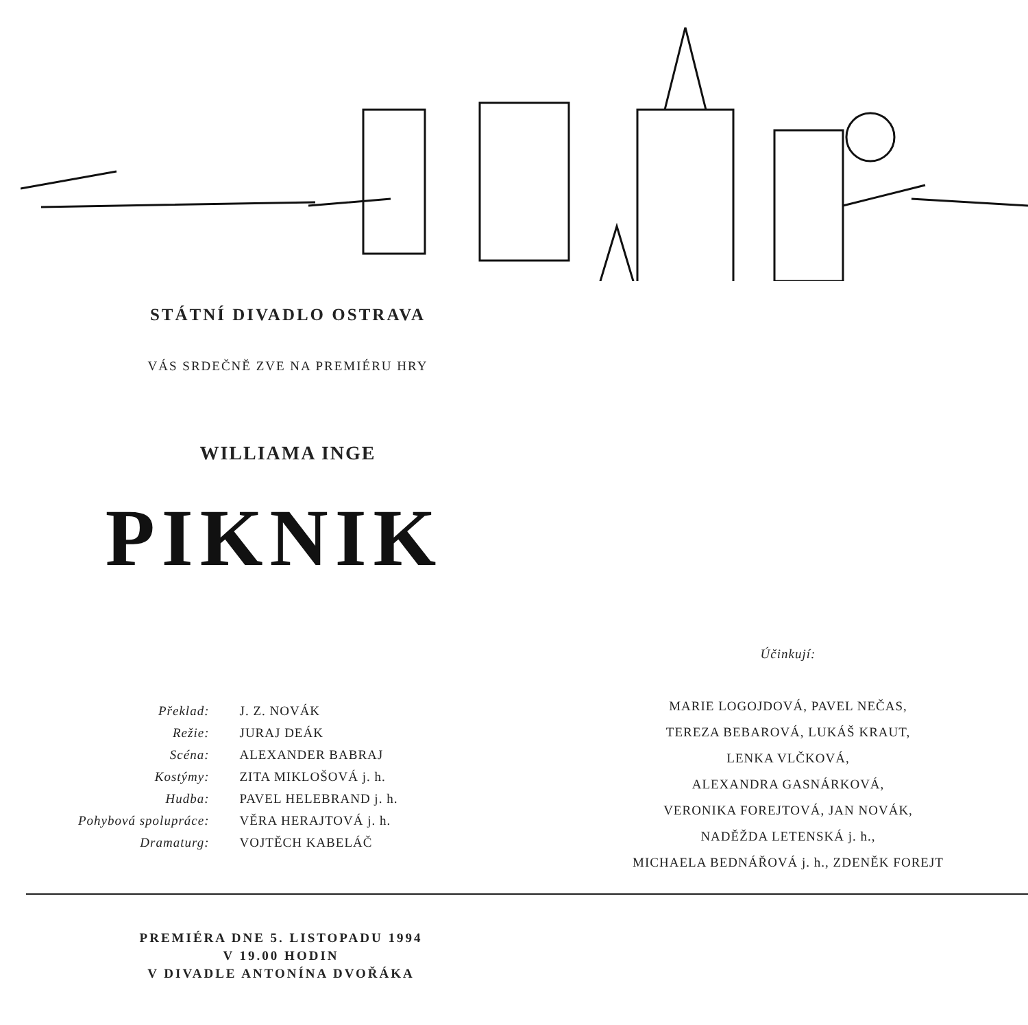STÁTNÍ DIVADLO OSTRAVA
VÁS SRDEČNĚ ZVE NA PREMIÉRU HRY
WILLIAMA INGE
PIKNIK
| Překlad: | J. Z. NOVÁK |
| Režie: | JURAJ DEÁK |
| Scéna: | ALEXANDER BABRAJ |
| Kostýmy: | ZITA MIKLOŠOVÁ j. h. |
| Hudba: | PAVEL HELEBRAND j. h. |
| Pohybová spolupráce: | VĚRA HERAJTOVÁ j. h. |
| Dramaturg: | VOJTĚCH KABELÁČ |
Účinkují:
MARIE LOGOJDOVÁ, PAVEL NEČAS,
TEREZA BEBAROVÁ, LUKÁŠ KRAUT,
LENKA VLČKOVÁ,
ALEXANDRA GASNÁRKOVÁ,
VERONIKA FOREJTOVÁ, JAN NOVÁK,
NADĚŽDA LETENSKÁ j. h.,
MICHAELA BEDNÁŘOVÁ j. h., ZDENĚK FOREJT
PREMIÉRA DNE 5. LISTOPADU 1994
V 19.00 HODIN
V DIVADLE ANTONÍNA DVOŘÁKA